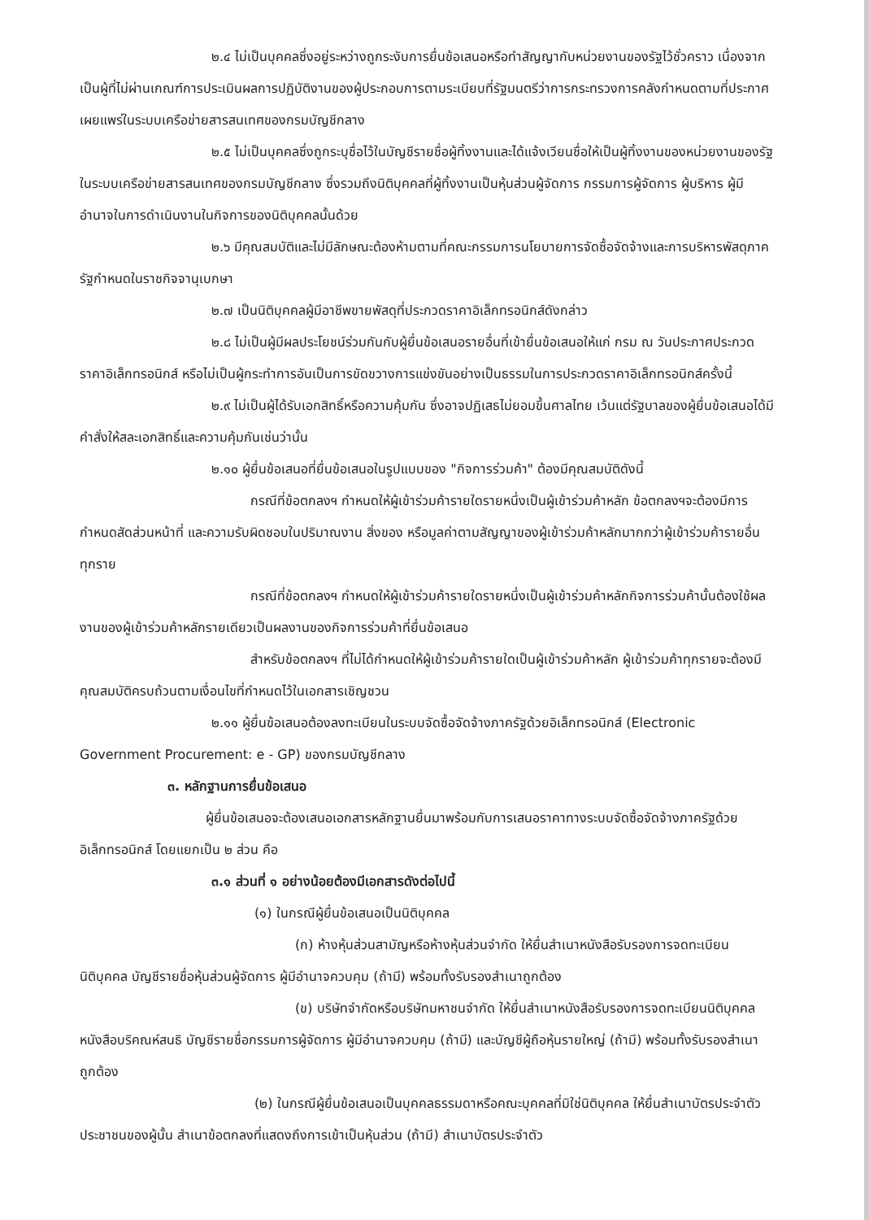๒.๔ ไม่เป็นบุคคลซึ่งอยู่ระหว่างถูกระงับการยื่นข้อเสนอหรือทำสัญญากับหน่วยงานของรัฐไว้ชั่วคราว เนื่องจากเป็นผู้ที่ไม่ผ่านเกณฑ์การประเมินผลการปฏิบัติงานของผู้ประกอบการตามระเบียบที่รัฐมนตรีว่าการกระทรวงการคลังกำหนดตามที่ประกาศเผยแพร่ในระบบเครือข่ายสารสนเทศของกรมบัญชีกลาง
๒.๕ ไม่เป็นบุคคลซึ่งถูกระบุชื่อไว้ในบัญชีรายชื่อผู้ทิ้งงานและได้แจ้งเวียนชื่อให้เป็นผู้ทิ้งงานของหน่วยงานของรัฐในระบบเครือข่ายสารสนเทศของกรมบัญชีกลาง ซึ่งรวมถึงนิติบุคคลที่ผู้ทิ้งงานเป็นหุ้นส่วนผู้จัดการ กรรมการผู้จัดการ ผู้บริหาร ผู้มีอำนาจในการดำเนินงานในกิจการของนิติบุคคลนั้นด้วย
๒.๖ มีคุณสมบัติและไม่มีลักษณะต้องห้ามตามที่คณะกรรมการนโยบายการจัดซื้อจัดจ้างและการบริหารพัสดุภาครัฐกำหนดในราชกิจจานุเบกษา
๒.๗ เป็นนิติบุคคลผู้มีอาชีพขายพัสดุที่ประกวดราคาอิเล็กทรอนิกส์ดังกล่าว
๒.๘ ไม่เป็นผู้มีผลประโยชน์ร่วมกันกับผู้ยื่นข้อเสนอรายอื่นที่เข้ายื่นข้อเสนอให้แก่ กรม ณ วันประกาศประกวดราคาอิเล็กทรอนิกส์ หรือไม่เป็นผู้กระทำการอันเป็นการขัดขวางการแข่งขันอย่างเป็นธรรมในการประกวดราคาอิเล็กทรอนิกส์ครั้งนี้
๒.๙ ไม่เป็นผู้ได้รับเอกสิทธิ์หรือความคุ้มกัน ซึ่งอาจปฏิเสธไม่ยอมขึ้นศาลไทย เว้นแต่รัฐบาลของผู้ยื่นข้อเสนอได้มีคำสั่งให้สละเอกสิทธิ์และความคุ้มกันเช่นว่านั้น
๒.๑๐ ผู้ยื่นข้อเสนอที่ยื่นข้อเสนอในรูปแบบของ "กิจการร่วมค้า" ต้องมีคุณสมบัติดังนี้
กรณีที่ข้อตกลงฯ กำหนดให้ผู้เข้าร่วมค้ารายใดรายหนึ่งเป็นผู้เข้าร่วมค้าหลัก ข้อตกลงฯจะต้องมีการกำหนดสัดส่วนหน้าที่ และความรับผิดชอบในปริมาณงาน สิ่งของ หรือมูลค่าตามสัญญาของผู้เข้าร่วมค้าหลักมากกว่าผู้เข้าร่วมค้ารายอื่นทุกราย
กรณีที่ข้อตกลงฯ กำหนดให้ผู้เข้าร่วมค้ารายใดรายหนึ่งเป็นผู้เข้าร่วมค้าหลักกิจการร่วมค้านั้นต้องใช้ผลงานของผู้เข้าร่วมค้าหลักรายเดียวเป็นผลงานของกิจการร่วมค้าที่ยื่นข้อเสนอ
สำหรับข้อตกลงฯ ที่ไม่ได้กำหนดให้ผู้เข้าร่วมค้ารายใดเป็นผู้เข้าร่วมค้าหลัก ผู้เข้าร่วมค้าทุกรายจะต้องมีคุณสมบัติครบถ้วนตามเงื่อนไขที่กำหนดไว้ในเอกสารเชิญชวน
๒.๑๑ ผู้ยื่นข้อเสนอต้องลงทะเบียนในระบบจัดซื้อจัดจ้างภาครัฐด้วยอิเล็กทรอนิกส์ (Electronic Government Procurement: e - GP) ของกรมบัญชีกลาง
๓. หลักฐานการยื่นข้อเสนอ
ผู้ยื่นข้อเสนอจะต้องเสนอเอกสารหลักฐานยื่นมาพร้อมกับการเสนอราคาทางระบบจัดซื้อจัดจ้างภาครัฐด้วยอิเล็กทรอนิกส์ โดยแยกเป็น ๒ ส่วน คือ
๓.๑ ส่วนที่ ๑ อย่างน้อยต้องมีเอกสารดังต่อไปนี้
(๑) ในกรณีผู้ยื่นข้อเสนอเป็นนิติบุคคล
(ก) ห้างหุ้นส่วนสามัญหรือห้างหุ้นส่วนจำกัด ให้ยื่นสำเนาหนังสือรับรองการจดทะเบียนนิติบุคคล บัญชีรายชื่อหุ้นส่วนผู้จัดการ ผู้มีอำนาจควบคุม (ถ้ามี) พร้อมทั้งรับรองสำเนาถูกต้อง
(ข) บริษัทจำกัดหรือบริษัทมหาชนจำกัด ให้ยื่นสำเนาหนังสือรับรองการจดทะเบียนนิติบุคคล หนังสือบริคณห์สนธิ บัญชีรายชื่อกรรมการผู้จัดการ ผู้มีอำนาจควบคุม (ถ้ามี) และบัญชีผู้ถือหุ้นรายใหญ่ (ถ้ามี) พร้อมทั้งรับรองสำเนาถูกต้อง
(๒) ในกรณีผู้ยื่นข้อเสนอเป็นบุคคลธรรมดาหรือคณะบุคคลที่มิใช่นิติบุคคล ให้ยื่นสำเนาบัตรประจำตัวประชาชนของผู้นั้น สำเนาข้อตกลงที่แสดงถึงการเข้าเป็นหุ้นส่วน (ถ้ามี) สำเนาบัตรประจำตัว